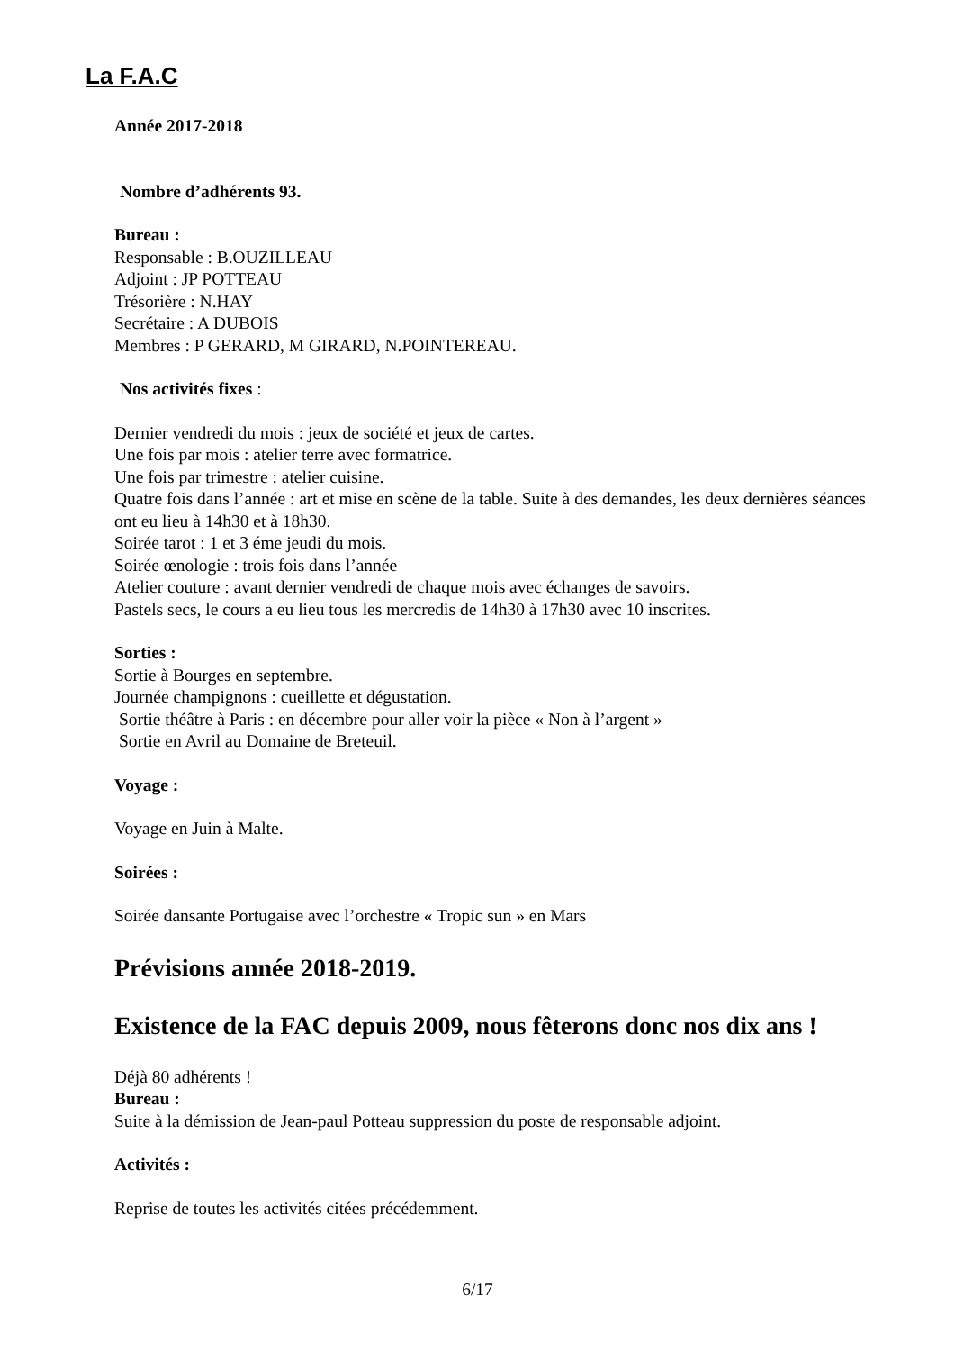La F.A.C
Année 2017-2018
Nombre d’adhérents 93.
Bureau :
Responsable : B.OUZILLEAU
Adjoint : JP POTTEAU
Trésorière : N.HAY
Secrétaire : A DUBOIS
Membres : P GERARD, M GIRARD, N.POINTEREAU.
Nos activités fixes :
Dernier vendredi du mois : jeux de société et jeux de cartes.
Une fois par mois : atelier terre avec formatrice.
Une fois par trimestre : atelier cuisine.
Quatre fois dans l’année : art et mise en scène de la table. Suite à des demandes, les deux dernières séances ont eu lieu à 14h30 et à 18h30.
Soirée tarot : 1 et 3 éme jeudi du mois.
Soirée œnologie : trois fois dans l’année
Atelier couture : avant dernier vendredi de chaque mois avec échanges de savoirs.
Pastels secs, le cours a eu lieu tous les mercredis de 14h30 à 17h30 avec 10 inscrites.
Sorties :
Sortie à Bourges en septembre.
Journée champignons : cueillette et dégustation.
Sortie théâtre à Paris : en décembre pour aller voir la pièce « Non à l’argent »
Sortie en Avril au Domaine de Breteuil.
Voyage :
Voyage en Juin à Malte.
Soirées :
Soirée dansante Portugaise avec l’orchestre « Tropic sun » en Mars
Prévisions année 2018-2019.
Existence de la FAC depuis 2009, nous fêterons donc nos dix ans !
Déjà 80 adhérents !
Bureau :
Suite à la démission de Jean-paul Potteau suppression du poste de responsable adjoint.
Activités :
Reprise de toutes les activités citées précédemment.
6/17